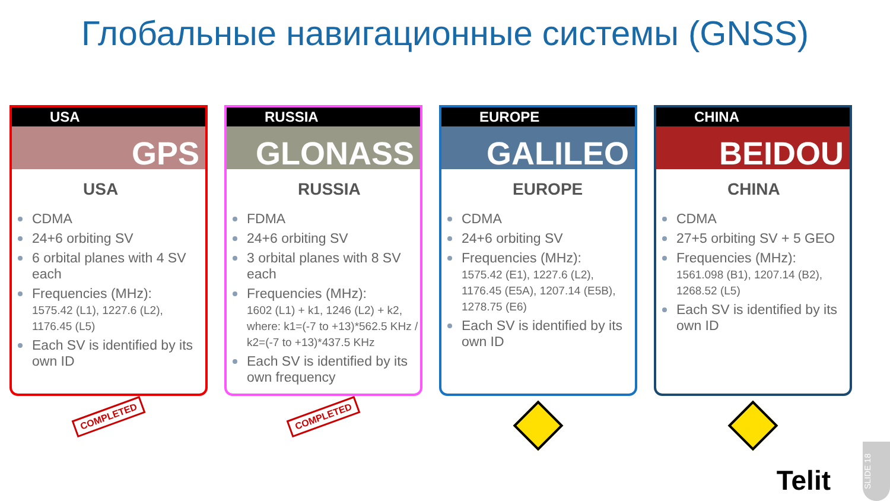Глобальные навигационные системы (GNSS)
USA
GPS
USA
CDMA
24+6 orbiting SV
6 orbital planes with 4 SV each
Frequencies (MHz):
1575.42 (L1), 1227.6 (L2), 1176.45 (L5)
Each SV is identified by its own ID
RUSSIA
GLONASS
RUSSIA
FDMA
24+6 orbiting SV
3 orbital planes with 8 SV each
Frequencies (MHz):
1602 (L1) + k1, 1246 (L2) + k2, where: k1=(-7 to +13)*562.5 KHz / k2=(-7 to +13)*437.5 KHz
Each SV is identified by its own frequency
EUROPE
GALILEO
EUROPE
CDMA
24+6 orbiting SV
Frequencies (MHz):
1575.42 (E1), 1227.6 (L2), 1176.45 (E5A), 1207.14 (E5B), 1278.75 (E6)
Each SV is identified by its own ID
CHINA
BEIDOU
CHINA
CDMA
27+5 orbiting SV + 5 GEO
Frequencies (MHz):
1561.098 (B1), 1207.14 (B2), 1268.52 (L5)
Each SV is identified by its own ID
COMPLETED
COMPLETED
Telit
SLIDE 18